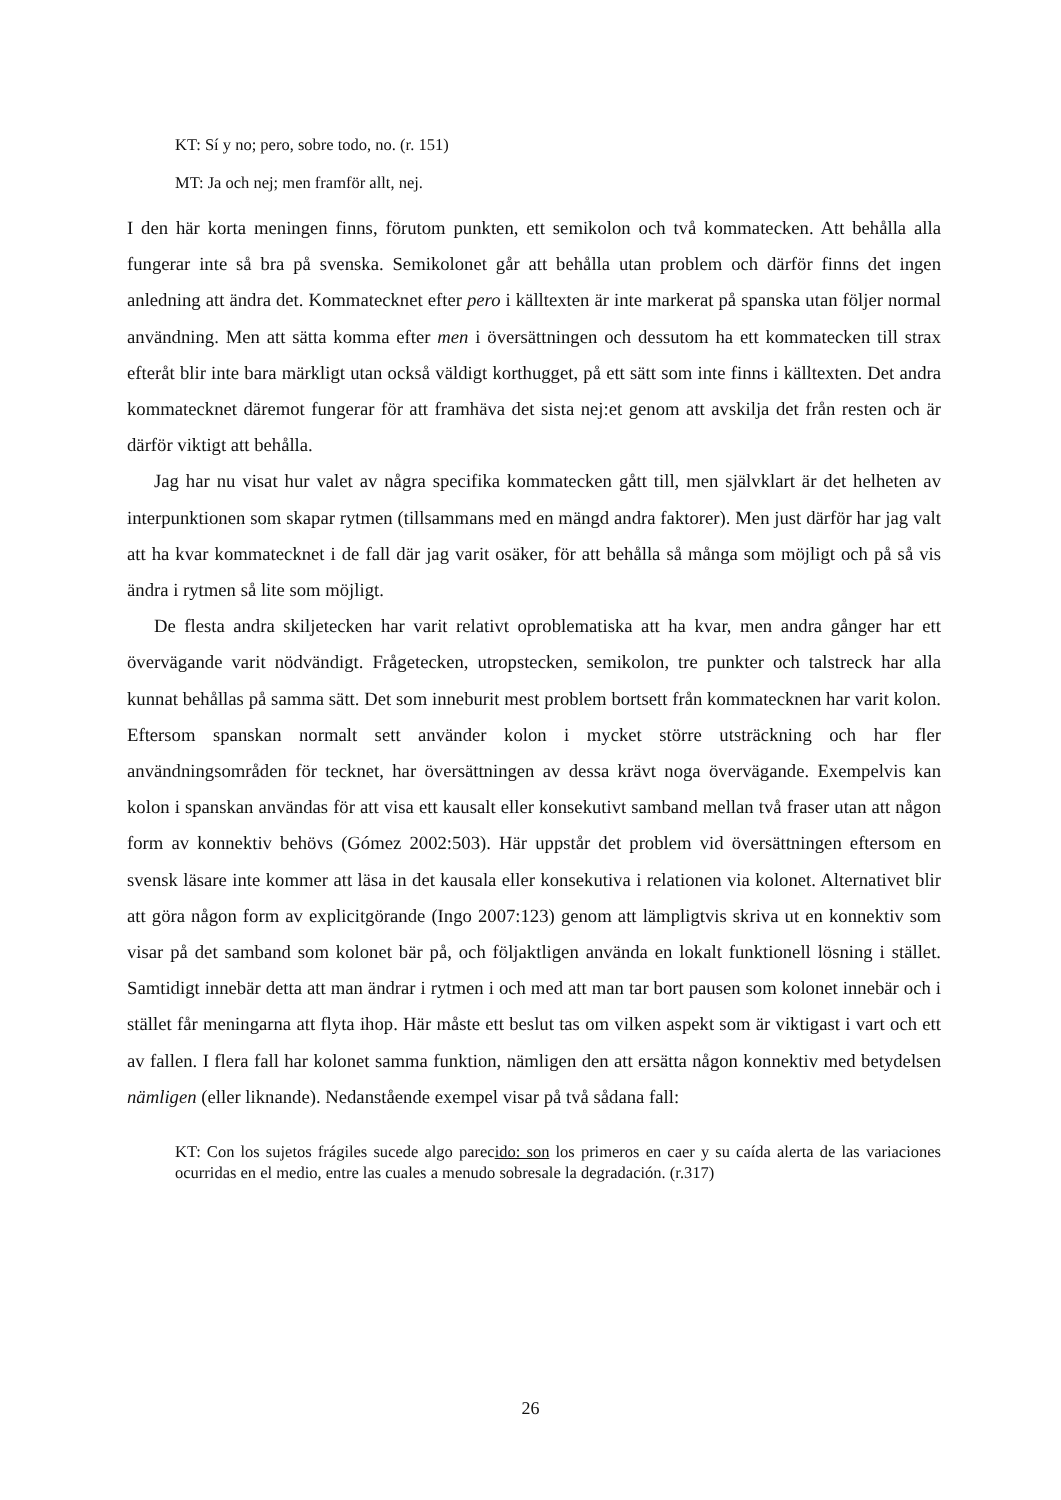KT: Sí y no; pero, sobre todo, no. (r. 151)
MT: Ja och nej; men framför allt, nej.
I den här korta meningen finns, förutom punkten, ett semikolon och två kommatecken. Att behålla alla fungerar inte så bra på svenska. Semikolonet går att behålla utan problem och därför finns det ingen anledning att ändra det. Kommatecknet efter pero i källtexten är inte markerat på spanska utan följer normal användning. Men att sätta komma efter men i översättningen och dessutom ha ett kommatecken till strax efteråt blir inte bara märkligt utan också väldigt korthugget, på ett sätt som inte finns i källtexten. Det andra kommatecknet däremot fungerar för att framhäva det sista nej:et genom att avskilja det från resten och är därför viktigt att behålla.
Jag har nu visat hur valet av några specifika kommatecken gått till, men självklart är det helheten av interpunktionen som skapar rytmen (tillsammans med en mängd andra faktorer). Men just därför har jag valt att ha kvar kommatecknet i de fall där jag varit osäker, för att behålla så många som möjligt och på så vis ändra i rytmen så lite som möjligt.
De flesta andra skiljetecken har varit relativt oproblematiska att ha kvar, men andra gånger har ett övervägande varit nödvändigt. Frågetecken, utropstecken, semikolon, tre punkter och talstreck har alla kunnat behållas på samma sätt. Det som inneburit mest problem bortsett från kommatecknen har varit kolon. Eftersom spanskan normalt sett använder kolon i mycket större utsträckning och har fler användningsområden för tecknet, har översättningen av dessa krävt noga övervägande. Exempelvis kan kolon i spanskan användas för att visa ett kausalt eller konsekutivt samband mellan två fraser utan att någon form av konnektiv behövs (Gómez 2002:503). Här uppstår det problem vid översättningen eftersom en svensk läsare inte kommer att läsa in det kausala eller konsekutiva i relationen via kolonet. Alternativet blir att göra någon form av explicitgörande (Ingo 2007:123) genom att lämpligtvis skriva ut en konnektiv som visar på det samband som kolonet bär på, och följaktligen använda en lokalt funktionell lösning i stället. Samtidigt innebär detta att man ändrar i rytmen i och med att man tar bort pausen som kolonet innebär och i stället får meningarna att flyta ihop. Här måste ett beslut tas om vilken aspekt som är viktigast i vart och ett av fallen. I flera fall har kolonet samma funktion, nämligen den att ersätta någon konnektiv med betydelsen nämligen (eller liknande). Nedanstående exempel visar på två sådana fall:
KT: Con los sujetos frágiles sucede algo parecido: son los primeros en caer y su caída alerta de las variaciones ocurridas en el medio, entre las cuales a menudo sobresale la degradación. (r.317)
26